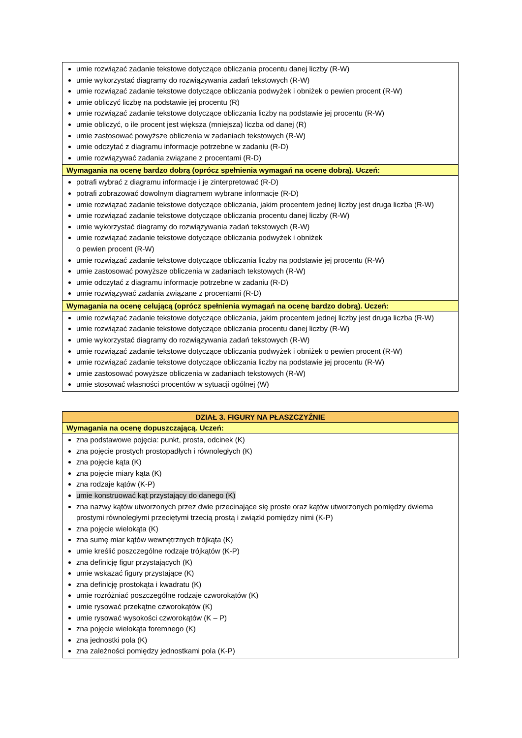| umie rozwiązać zadanie tekstowe dotyczące obliczania procentu danej liczby (R-W) umie wykorzystać diagramy do rozwiązywania zadań tekstowych (R-W) umie rozwiązać zadanie tekstowe dotyczące obliczania podwyżek i obniżek o pewien procent (R-W) umie obliczyć liczbę na podstawie jej procentu (R) umie rozwiązać zadanie tekstowe dotyczące obliczania liczby na podstawie jej procentu (R-W) umie obliczyć, o ile procent jest większa (mniejsza) liczba od danej (R) umie zastosować powyższe obliczenia w zadaniach tekstowych (R-W) umie odczytać z diagramu informacje potrzebne w zadaniu (R-D) umie rozwiązywać zadania związane z procentami (R-D) |
| Wymagania na ocenę bardzo dobrą (oprócz spełnienia wymagań na ocenę dobrą). Uczeń: |
| potrafi wybrać z diagramu informacje i je zinterpretować (R-D) potrafi zobrazować dowolnym diagramem wybrane informacje (R-D) umie rozwiązać zadanie tekstowe dotyczące obliczania, jakim procentem jednej liczby jest druga liczba (R-W) umie rozwiązać zadanie tekstowe dotyczące obliczania procentu danej liczby (R-W) umie wykorzystać diagramy do rozwiązywania zadań tekstowych (R-W) umie rozwiązać zadanie tekstowe dotyczące obliczania podwyżek i obniżek o pewien procent (R-W) umie rozwiązać zadanie tekstowe dotyczące obliczania liczby na podstawie jej procentu (R-W) umie zastosować powyższe obliczenia w zadaniach tekstowych (R-W) umie odczytać z diagramu informacje potrzebne w zadaniu (R-D) umie rozwiązywać zadania związane z procentami (R-D) |
| Wymagania na ocenę celującą (oprócz spełnienia wymagań na ocenę bardzo dobrą). Uczeń: |
| umie rozwiązać zadanie tekstowe dotyczące obliczania, jakim procentem jednej liczby jest druga liczba (R-W) umie rozwiązać zadanie tekstowe dotyczące obliczania procentu danej liczby (R-W) umie wykorzystać diagramy do rozwiązywania zadań tekstowych (R-W) umie rozwiązać zadanie tekstowe dotyczące obliczania podwyżek i obniżek o pewien procent (R-W) umie rozwiązać zadanie tekstowe dotyczące obliczania liczby na podstawie jej procentu (R-W) umie zastosować powyższe obliczenia w zadaniach tekstowych (R-W) umie stosować własności procentów w sytuacji ogólnej (W) |
| DZIAŁ 3. FIGURY NA PŁASZCZYŹNIE |
| Wymagania na ocenę dopuszczającą. Uczeń: |
| zna podstawowe pojęcia: punkt, prosta, odcinek (K) zna pojęcie prostych prostopadłych i równoległych (K) zna pojęcie kąta (K) zna pojęcie miary kąta (K) zna rodzaje kątów (K-P) umie konstruować kąt przystający do danego (K) zna nazwy kątów utworzonych przez dwie przecinające się proste oraz kątów utworzonych pomiędzy dwiema prostymi równoległymi przeciętymi trzecią prostą i związki pomiędzy nimi (K-P) zna pojęcie wielokąta (K) zna sumę miar kątów wewnętrznych trójkąta (K) umie kreślić poszczególne rodzaje trójkątów (K-P) zna definicję figur przystających (K) umie wskazać figury przystające (K) zna definicję prostokąta i kwadratu (K) umie rozróżniać poszczególne rodzaje czworokątów (K) umie rysować przekątne czworokątów (K) umie rysować wysokości czworokątów (K – P) zna pojęcie wielokąta foremnego (K) zna jednostki pola (K) zna zależności pomiędzy jednostkami pola (K-P) |